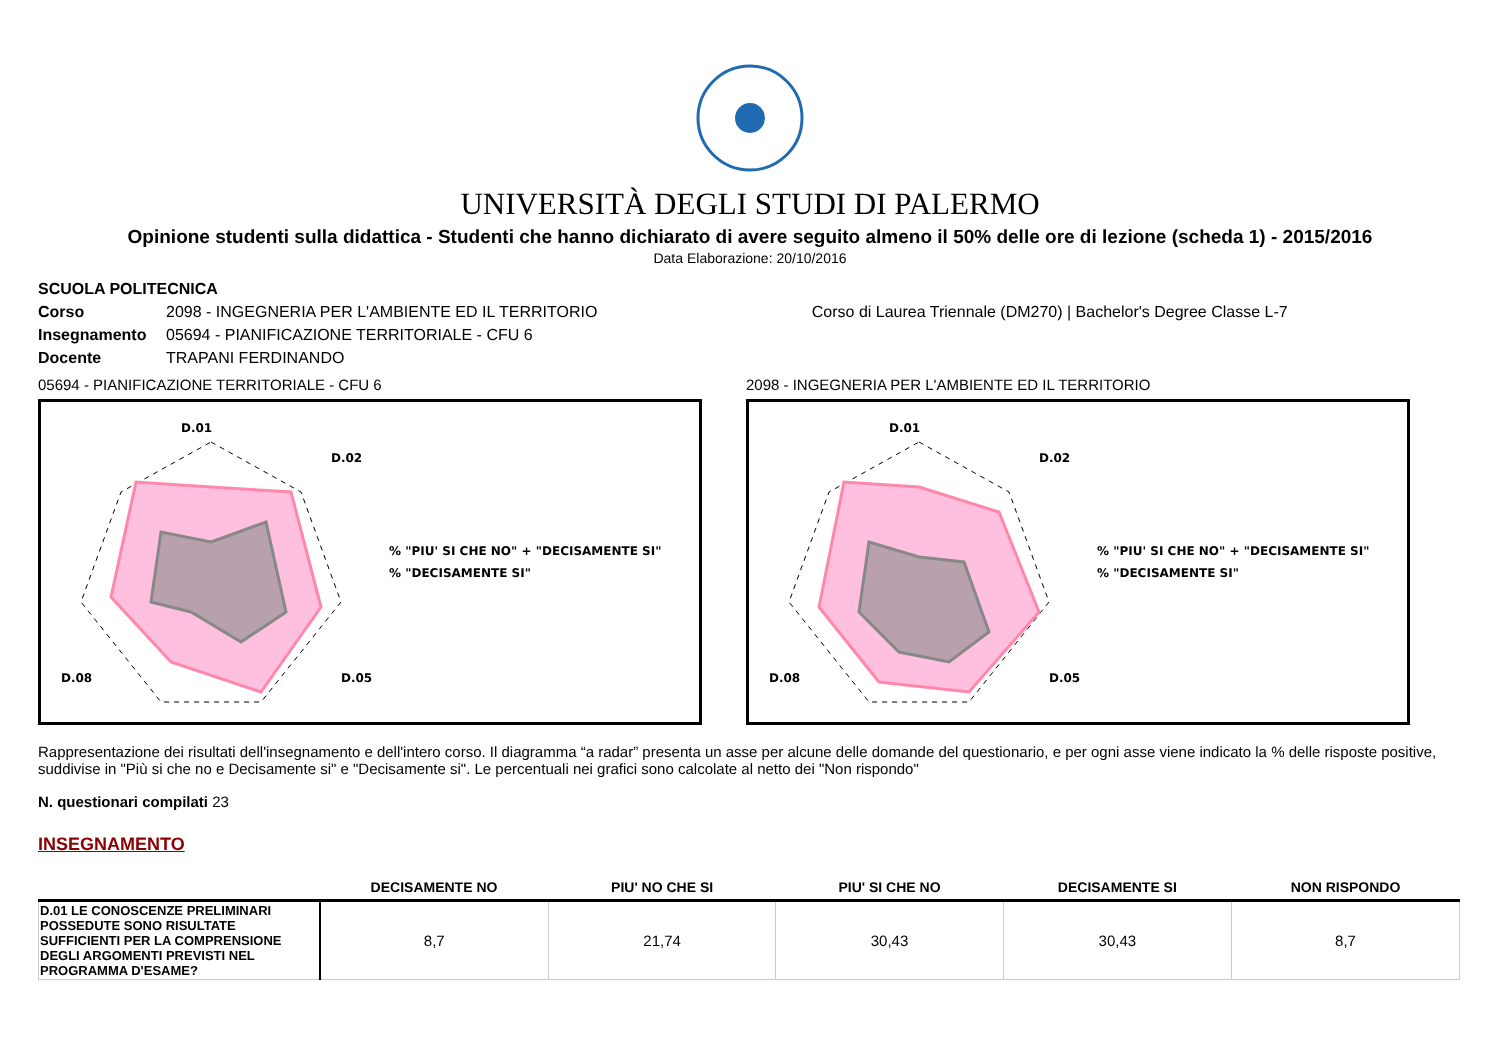UNIVERSITÀ DEGLI STUDI DI PALERMO
Opinione studenti sulla didattica - Studenti che hanno dichiarato di avere seguito almeno il 50% delle ore di lezione (scheda 1) - 2015/2016
Data Elaborazione: 20/10/2016
SCUOLA POLITECNICA
Corso 2098 - INGEGNERIA PER L'AMBIENTE ED IL TERRITORIO Corso di Laurea Triennale (DM270) | Bachelor's Degree Classe L-7
Insegnamento 05694 - PIANIFICAZIONE TERRITORIALE - CFU 6
Docente TRAPANI FERDINANDO
05694 - PIANIFICAZIONE TERRITORIALE - CFU 6
D.01
D.02
D.05
D.08
% "PIU' SI CHE NO" + "DECISAMENTE SI"
% "DECISAMENTE SI"
2098 - INGEGNERIA PER L'AMBIENTE ED IL TERRITORIO
D.01
D.02
D.05
D.08
% "PIU' SI CHE NO" + "DECISAMENTE SI"
% "DECISAMENTE SI"
Rappresentazione dei risultati dell'insegnamento e dell'intero corso. Il diagramma “a radar” presenta un asse per alcune delle domande del questionario, e per ogni asse viene indicato la % delle risposte positive, suddivise in "Più si che no e Decisamente si" e "Decisamente si". Le percentuali nei grafici sono calcolate al netto dei "Non rispondo"
N. questionari compilati 23
INSEGNAMENTO
| | DECISAMENTE NO | PIU' NO CHE SI | PIU' SI CHE NO | DECISAMENTE SI | NON RISPONDO |
| --- | --- | --- | --- | --- | --- |
| D.01 LE CONOSCENZE PRELIMINARI POSSEDUTE SONO RISULTATE SUFFICIENTI PER LA COMPRENSIONE DEGLI ARGOMENTI PREVISTI NEL PROGRAMMA D'ESAME? | 8,7 | 21,74 | 30,43 | 30,43 | 8,7 |